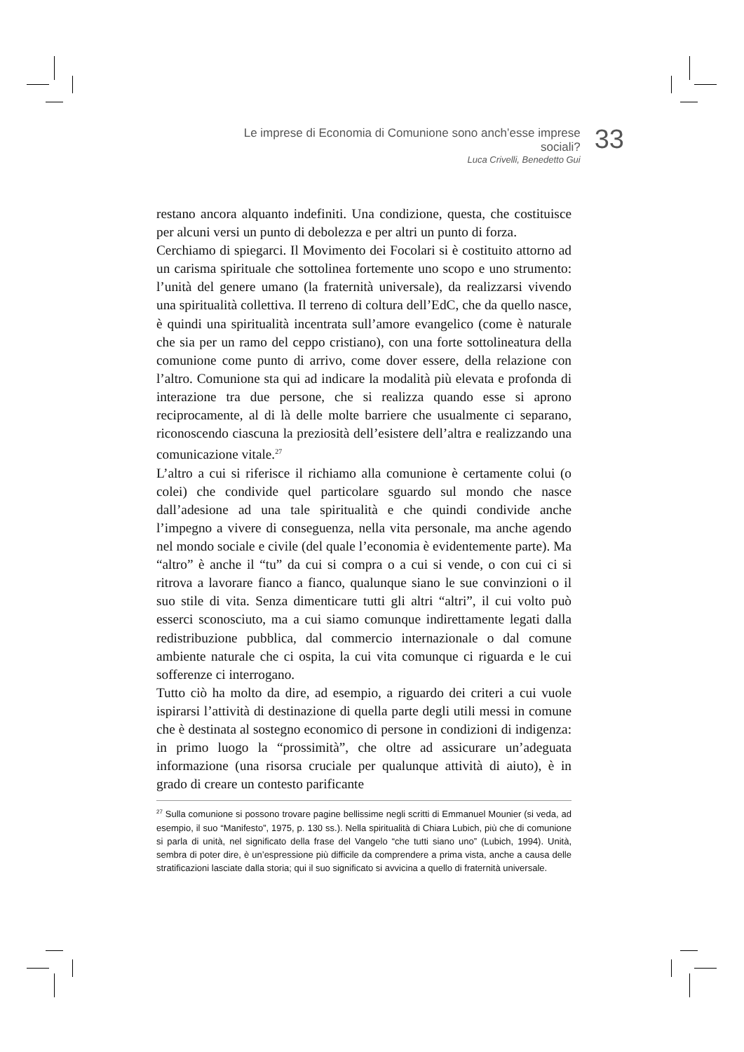Le imprese di Economia di Comunione sono anch’esse imprese sociali?
Luca Crivelli, Benedetto Gui
33
restano ancora alquanto indefiniti. Una condizione, questa, che costituisce per alcuni versi un punto di debolezza e per altri un punto di forza.
Cerchiamo di spiegarci. Il Movimento dei Focolari si è costituito attorno ad un carisma spirituale che sottolinea fortemente uno scopo e uno strumento: l’unità del genere umano (la fraternità universale), da realizzarsi vivendo una spiritualità collettiva. Il terreno di coltura dell’EdC, che da quello nasce, è quindi una spiritualità incentrata sull’amore evangelico (come è naturale che sia per un ramo del ceppo cristiano), con una forte sottolineatura della comunione come punto di arrivo, come dover essere, della relazione con l’altro. Comunione sta qui ad indicare la modalità più elevata e profonda di interazione tra due persone, che si realizza quando esse si aprono reciprocamente, al di là delle molte barriere che usualmente ci separano, riconoscendo ciascuna la preziosità dell’esistere dell’altra e realizzando una comunicazione vitale.<sup>27</sup>
L’altro a cui si riferisce il richiamo alla comunione è certamente colui (o colei) che condivide quel particolare sguardo sul mondo che nasce dall’adesione ad una tale spiritualità e che quindi condivide anche l’impegno a vivere di conseguenza, nella vita personale, ma anche agendo nel mondo sociale e civile (del quale l’economia è evidentemente parte). Ma “altro” è anche il “tu” da cui si compra o a cui si vende, o con cui ci si ritrova a lavorare fianco a fianco, qualunque siano le sue convinzioni o il suo stile di vita. Senza dimenticare tutti gli altri “altri”, il cui volto può esserci sconosciuto, ma a cui siamo comunque indirettamente legati dalla redistribuzione pubblica, dal commercio internazionale o dal comune ambiente naturale che ci ospita, la cui vita comunque ci riguarda e le cui sofferenze ci interrogano.
Tutto ciò ha molto da dire, ad esempio, a riguardo dei criteri a cui vuole ispirarsi l’attività di destinazione di quella parte degli utili messi in comune che è destinata al sostegno economico di persone in condizioni di indigenza: in primo luogo la “prossimità”, che oltre ad assicurare un’adeguata informazione (una risorsa cruciale per qualunque attività di aiuto), è in grado di creare un contesto parificante
<sup>27</sup> Sulla comunione si possono trovare pagine bellissime negli scritti di Emmanuel Mounier (si veda, ad esempio, il suo “Manifesto”, 1975, p. 130 ss.). Nella spiritualità di Chiara Lubich, più che di comunione si parla di unità, nel significato della frase del Vangelo “che tutti siano uno” (Lubich, 1994). Unità, sembra di poter dire, è un’espressione più difficile da comprendere a prima vista, anche a causa delle stratificazioni lasciate dalla storia; qui il suo significato si avvicina a quello di fraternità universale.